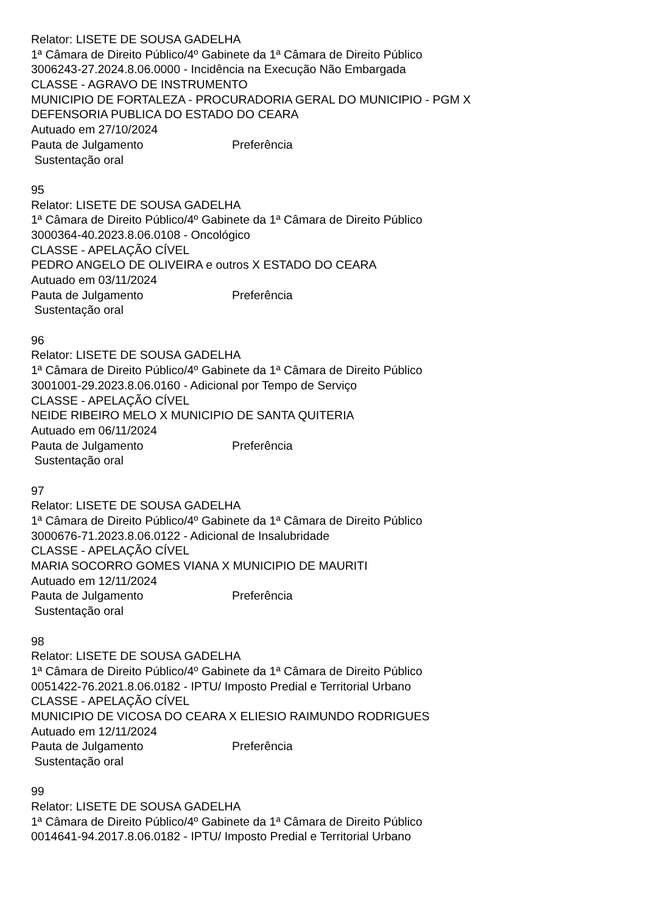Relator: LISETE DE SOUSA GADELHA
1ª Câmara de Direito Público/4º Gabinete da 1ª Câmara de Direito Público
3006243-27.2024.8.06.0000 - Incidência na Execução Não Embargada
CLASSE - AGRAVO DE INSTRUMENTO
MUNICIPIO DE FORTALEZA - PROCURADORIA GERAL DO MUNICIPIO - PGM X
DEFENSORIA PUBLICA DO ESTADO DO CEARA
Autuado em 27/10/2024
Pauta de Julgamento Preferência
Sustentação oral
95
Relator: LISETE DE SOUSA GADELHA
1ª Câmara de Direito Público/4º Gabinete da 1ª Câmara de Direito Público
3000364-40.2023.8.06.0108 - Oncológico
CLASSE - APELAÇÃO CÍVEL
PEDRO ANGELO DE OLIVEIRA e outros X ESTADO DO CEARA
Autuado em 03/11/2024
Pauta de Julgamento Preferência
Sustentação oral
96
Relator: LISETE DE SOUSA GADELHA
1ª Câmara de Direito Público/4º Gabinete da 1ª Câmara de Direito Público
3001001-29.2023.8.06.0160 - Adicional por Tempo de Serviço
CLASSE - APELAÇÃO CÍVEL
NEIDE RIBEIRO MELO X MUNICIPIO DE SANTA QUITERIA
Autuado em 06/11/2024
Pauta de Julgamento Preferência
Sustentação oral
97
Relator: LISETE DE SOUSA GADELHA
1ª Câmara de Direito Público/4º Gabinete da 1ª Câmara de Direito Público
3000676-71.2023.8.06.0122 - Adicional de Insalubridade
CLASSE - APELAÇÃO CÍVEL
MARIA SOCORRO GOMES VIANA X MUNICIPIO DE MAURITI
Autuado em 12/11/2024
Pauta de Julgamento Preferência
Sustentação oral
98
Relator: LISETE DE SOUSA GADELHA
1ª Câmara de Direito Público/4º Gabinete da 1ª Câmara de Direito Público
0051422-76.2021.8.06.0182 - IPTU/ Imposto Predial e Territorial Urbano
CLASSE - APELAÇÃO CÍVEL
MUNICIPIO DE VICOSA DO CEARA X ELIESIO RAIMUNDO RODRIGUES
Autuado em 12/11/2024
Pauta de Julgamento Preferência
Sustentação oral
99
Relator: LISETE DE SOUSA GADELHA
1ª Câmara de Direito Público/4º Gabinete da 1ª Câmara de Direito Público
0014641-94.2017.8.06.0182 - IPTU/ Imposto Predial e Territorial Urbano